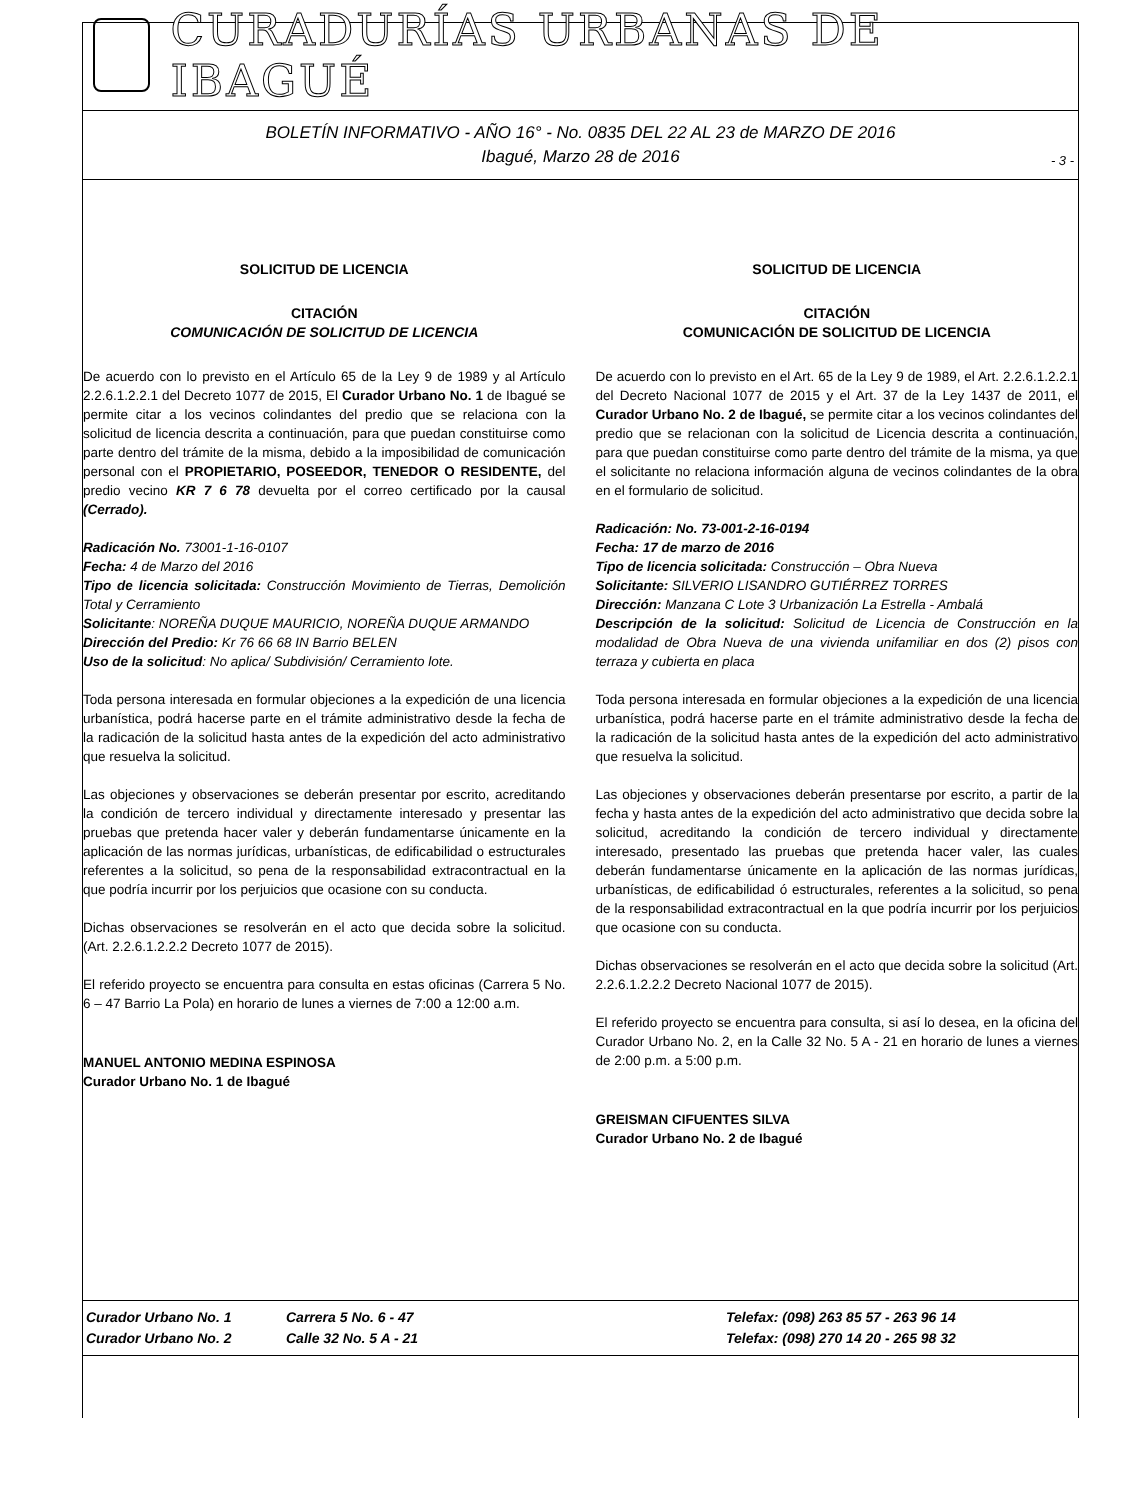CURADURÍAS URBANAS DE IBAGUÉ
BOLETÍN INFORMATIVO - AÑO 16° - No. 0835 DEL 22 AL 23 de MARZO DE 2016
Ibagué, Marzo 28 de 2016
- 3 -
SOLICITUD DE LICENCIA
CITACIÓN
COMUNICACIÓN DE SOLICITUD DE LICENCIA
De acuerdo con lo previsto en el Artículo 65 de la Ley 9 de 1989 y al Artículo 2.2.6.1.2.2.1 del Decreto 1077 de 2015, El Curador Urbano No. 1 de Ibagué se permite citar a los vecinos colindantes del predio que se relaciona con la solicitud de licencia descrita a continuación, para que puedan constituirse como parte dentro del trámite de la misma, debido a la imposibilidad de comunicación personal con el PROPIETARIO, POSEEDOR, TENEDOR O RESIDENTE, del predio vecino KR 7 6 78 devuelta por el correo certificado por la causal (Cerrado).
Radicación No. 73001-1-16-0107
Fecha: 4 de Marzo del 2016
Tipo de licencia solicitada: Construcción Movimiento de Tierras, Demolición Total y Cerramiento
Solicitante: NOREÑA DUQUE MAURICIO, NOREÑA DUQUE ARMANDO
Dirección del Predio: Kr 76 66 68 IN Barrio BELEN
Uso de la solicitud: No aplica/ Subdivisión/ Cerramiento lote.
Toda persona interesada en formular objeciones a la expedición de una licencia urbanística, podrá hacerse parte en el trámite administrativo desde la fecha de la radicación de la solicitud hasta antes de la expedición del acto administrativo que resuelva la solicitud.
Las objeciones y observaciones se deberán presentar por escrito, acreditando la condición de tercero individual y directamente interesado y presentar las pruebas que pretenda hacer valer y deberán fundamentarse únicamente en la aplicación de las normas jurídicas, urbanísticas, de edificabilidad o estructurales referentes a la solicitud, so pena de la responsabilidad extracontractual en la que podría incurrir por los perjuicios que ocasione con su conducta.
Dichas observaciones se resolverán en el acto que decida sobre la solicitud. (Art. 2.2.6.1.2.2.2 Decreto 1077 de 2015).
El referido proyecto se encuentra para consulta en estas oficinas (Carrera 5 No. 6 – 47 Barrio La Pola) en horario de lunes a viernes de 7:00 a 12:00 a.m.
MANUEL ANTONIO MEDINA ESPINOSA
Curador Urbano No. 1 de Ibagué
SOLICITUD DE LICENCIA
CITACIÓN
COMUNICACIÓN DE SOLICITUD DE LICENCIA
De acuerdo con lo previsto en el Art. 65 de la Ley 9 de 1989, el Art. 2.2.6.1.2.2.1 del Decreto Nacional 1077 de 2015 y el Art. 37 de la Ley 1437 de 2011, el Curador Urbano No. 2 de Ibagué, se permite citar a los vecinos colindantes del predio que se relacionan con la solicitud de Licencia descrita a continuación, para que puedan constituirse como parte dentro del trámite de la misma, ya que el solicitante no relaciona información alguna de vecinos colindantes de la obra en el formulario de solicitud.
Radicación: No. 73-001-2-16-0194
Fecha: 17 de marzo de 2016
Tipo de licencia solicitada: Construcción – Obra Nueva
Solicitante: SILVERIO LISANDRO GUTIÉRREZ TORRES
Dirección: Manzana C Lote 3 Urbanización La Estrella - Ambalá
Descripción de la solicitud: Solicitud de Licencia de Construcción en la modalidad de Obra Nueva de una vivienda unifamiliar en dos (2) pisos con terraza y cubierta en placa
Toda persona interesada en formular objeciones a la expedición de una licencia urbanística, podrá hacerse parte en el trámite administrativo desde la fecha de la radicación de la solicitud hasta antes de la expedición del acto administrativo que resuelva la solicitud.
Las objeciones y observaciones deberán presentarse por escrito, a partir de la fecha y hasta antes de la expedición del acto administrativo que decida sobre la solicitud, acreditando la condición de tercero individual y directamente interesado, presentado las pruebas que pretenda hacer valer, las cuales deberán fundamentarse únicamente en la aplicación de las normas jurídicas, urbanísticas, de edificabilidad ó estructurales, referentes a la solicitud, so pena de la responsabilidad extracontractual en la que podría incurrir por los perjuicios que ocasione con su conducta.
Dichas observaciones se resolverán en el acto que decida sobre la solicitud (Art. 2.2.6.1.2.2.2 Decreto Nacional 1077 de 2015).
El referido proyecto se encuentra para consulta, si así lo desea, en la oficina del Curador Urbano No. 2, en la Calle 32 No. 5 A - 21 en horario de lunes a viernes de 2:00 p.m. a 5:00 p.m.
GREISMAN CIFUENTES SILVA
Curador Urbano No. 2 de Ibagué
Curador Urbano No. 1 Carrera 5 No. 6 - 47 Telefax: (098) 263 85 57 - 263 96 14 Curador Urbano No. 2 Calle 32 No. 5 A - 21 Telefax: (098) 270 14 20 - 265 98 32